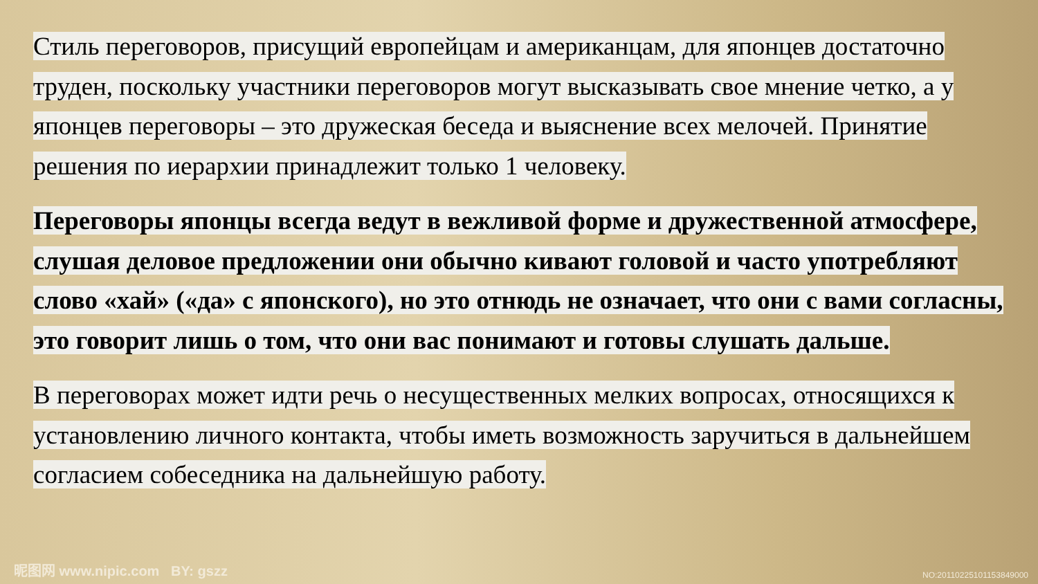Стиль переговоров, присущий европейцам и американцам, для японцев достаточно труден, поскольку участники переговоров могут высказывать свое мнение четко, а у японцев переговоры – это дружеская беседа и выяснение всех мелочей. Принятие решения по иерархии принадлежит только 1 человеку.
Переговоры японцы всегда ведут в вежливой форме и дружественной атмосфере, слушая деловое предложении они обычно кивают головой и часто употребляют слово «хай» («да» с японского), но это отнюдь не означает, что они с вами согласны, это говорит лишь о том, что они вас понимают и готовы слушать дальше.
В переговорах может идти речь о несущественных мелких вопросах, относящихся к установлению личного контакта, чтобы иметь возможность заручиться в дальнейшем согласием собеседника на дальнейшую работу.
昵图网 www.nipic.com BY: gszz NO:20110225101153849000